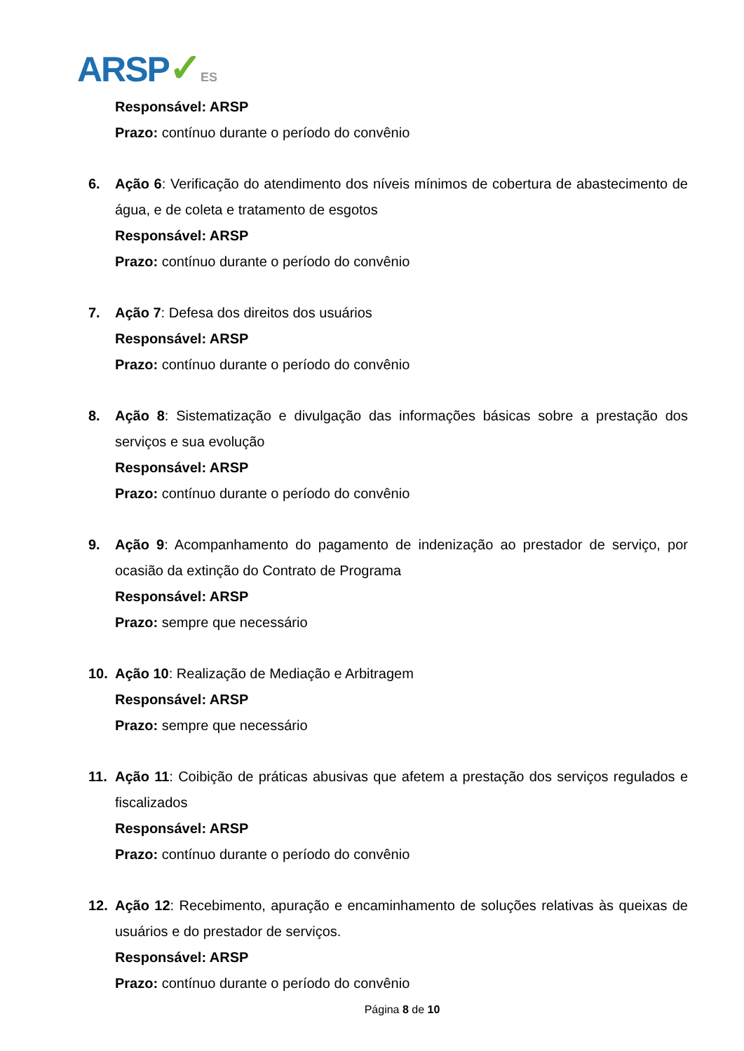ARSP✓ES
Responsável: ARSP
Prazo: contínuo durante o período do convênio
6. Ação 6: Verificação do atendimento dos níveis mínimos de cobertura de abastecimento de água, e de coleta e tratamento de esgotos
Responsável: ARSP
Prazo: contínuo durante o período do convênio
7. Ação 7: Defesa dos direitos dos usuários
Responsável: ARSP
Prazo: contínuo durante o período do convênio
8. Ação 8: Sistematização e divulgação das informações básicas sobre a prestação dos serviços e sua evolução
Responsável: ARSP
Prazo: contínuo durante o período do convênio
9. Ação 9: Acompanhamento do pagamento de indenização ao prestador de serviço, por ocasião da extinção do Contrato de Programa
Responsável: ARSP
Prazo: sempre que necessário
10. Ação 10: Realização de Mediação e Arbitragem
Responsável: ARSP
Prazo: sempre que necessário
11. Ação 11: Coibição de práticas abusivas que afetem a prestação dos serviços regulados e fiscalizados
Responsável: ARSP
Prazo: contínuo durante o período do convênio
12. Ação 12: Recebimento, apuração e encaminhamento de soluções relativas às queixas de usuários e do prestador de serviços.
Responsável: ARSP
Prazo: contínuo durante o período do convênio
Página 8 de 10